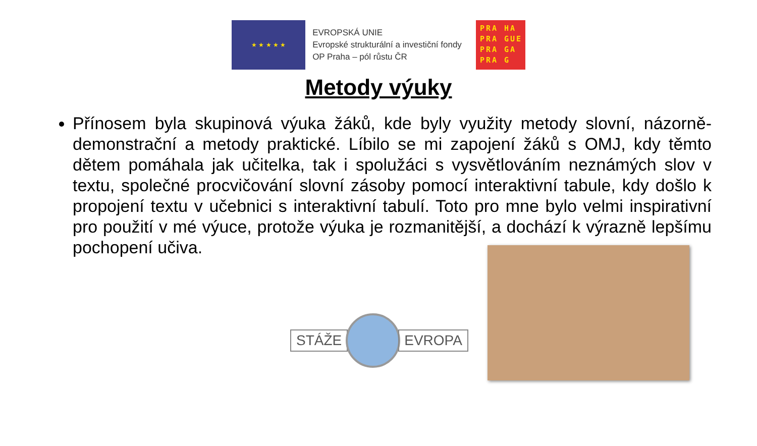★ ★ ★ ★ ★
EVROPSKÁ UNIE
Evropské strukturální a investiční fondy
OP Praha – pól růstu ČR
PRA HA
PRA GUE
PRA GA
PRA G
Metody výuky
Přínosem byla skupinová výuka žáků, kde byly využity metody slovní, názorně-demonstrační a metody praktické. Líbilo se mi zapojení žáků s OMJ, kdy těmto dětem pomáhala jak učitelka, tak i spolužáci s vysvětlováním neznámých slov v textu, společné procvičování slovní zásoby pomocí interaktivní tabule, kdy došlo k propojení textu v učebnici s interaktivní tabulí. Toto pro mne bylo velmi inspirativní pro použití v mé výuce, protože výuka je rozmanitější, a dochází k výrazně lepšímu pochopení učiva.
STÁŽE EVROPA